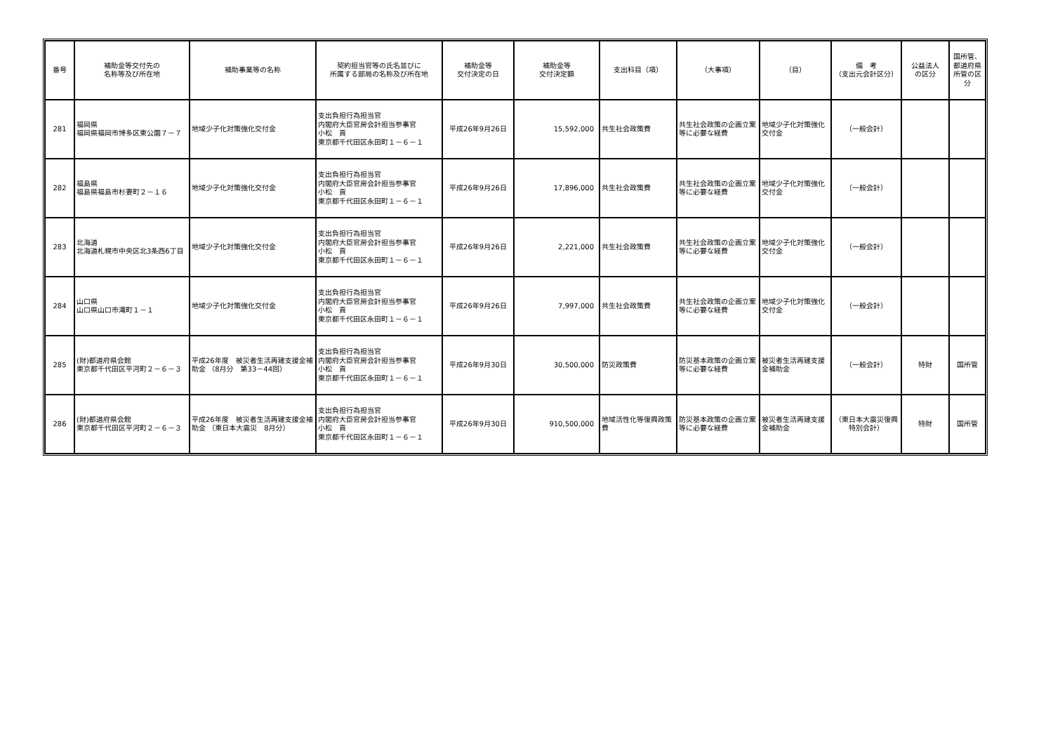| 番号 | 補助金等交付先の 名称等及び所在地 | 補助事業等の名称 | 契約担当官等の氏名並びに 所属する部局の名称及び所在地 | 補助金等 交付決定の日 | 補助金等 交付決定額 | 支出科目（項） | （大事項） | （目） | 備 考 （支出元会計区分） | 公益法人 の区分 | 国所管、 都道府県 所管の区分 |
| --- | --- | --- | --- | --- | --- | --- | --- | --- | --- | --- | --- |
| 281 | 福岡県 福岡県福岡市博多区東公園７－７ | 地域少子化対策強化交付金 | 支出負担行為担当官 内閣府大臣官房会計担当参事官 小松 貢 東京都千代田区永田町１－６－１ | 平成26年9月26日 | 15,592,000 | 共生社会政策費 | 共生社会政策の企画立案等に必要な経費 | 地域少子化対策強化交付金 | （一般会計） | | |
| 282 | 福島県 福島県福島市杉妻町２－１６ | 地域少子化対策強化交付金 | 支出負担行為担当官 内閣府大臣官房会計担当参事官 小松 貢 東京都千代田区永田町１－６－１ | 平成26年9月26日 | 17,896,000 | 共生社会政策費 | 共生社会政策の企画立案等に必要な経費 | 地域少子化対策強化交付金 | （一般会計） | | |
| 283 | 北海道 北海道札幌市中央区北3条西6丁目 | 地域少子化対策強化交付金 | 支出負担行為担当官 内閣府大臣官房会計担当参事官 小松 貢 東京都千代田区永田町１－６－１ | 平成26年9月26日 | 2,221,000 | 共生社会政策費 | 共生社会政策の企画立案等に必要な経費 | 地域少子化対策強化交付金 | （一般会計） | | |
| 284 | 山口県 山口県山口市滝町１－１ | 地域少子化対策強化交付金 | 支出負担行為担当官 内閣府大臣官房会計担当参事官 小松 貢 東京都千代田区永田町１－６－１ | 平成26年9月26日 | 7,997,000 | 共生社会政策費 | 共生社会政策の企画立案等に必要な経費 | 地域少子化対策強化交付金 | （一般会計） | | |
| 285 | (財)都道府県会館 東京都千代田区平河町２－６－３ | 平成26年度 被災者生活再建支援金補助金 （8月分 第33－44回） | 支出負担行為担当官 内閣府大臣官房会計担当参事官 小松 貢 東京都千代田区永田町１－６－１ | 平成26年9月30日 | 30,500,000 | 防災政策費 | 防災基本政策の企画立案等に必要な経費 | 被災者生活再建支援金補助金 | （一般会計） | 特財 | 国所管 |
| 286 | (財)都道府県会館 東京都千代田区平河町２－６－３ | 平成26年度 被災者生活再建支援金補助金 （東日本大震災 8月分） | 支出負担行為担当官 内閣府大臣官房会計担当参事官 小松 貢 東京都千代田区永田町１－６－１ | 平成26年9月30日 | 910,500,000 | 地域活性化等復興政策費 | 防災基本政策の企画立案等に必要な経費 | 被災者生活再建支援金補助金 | （東日本大震災復興特別会計） | 特財 | 国所管 |